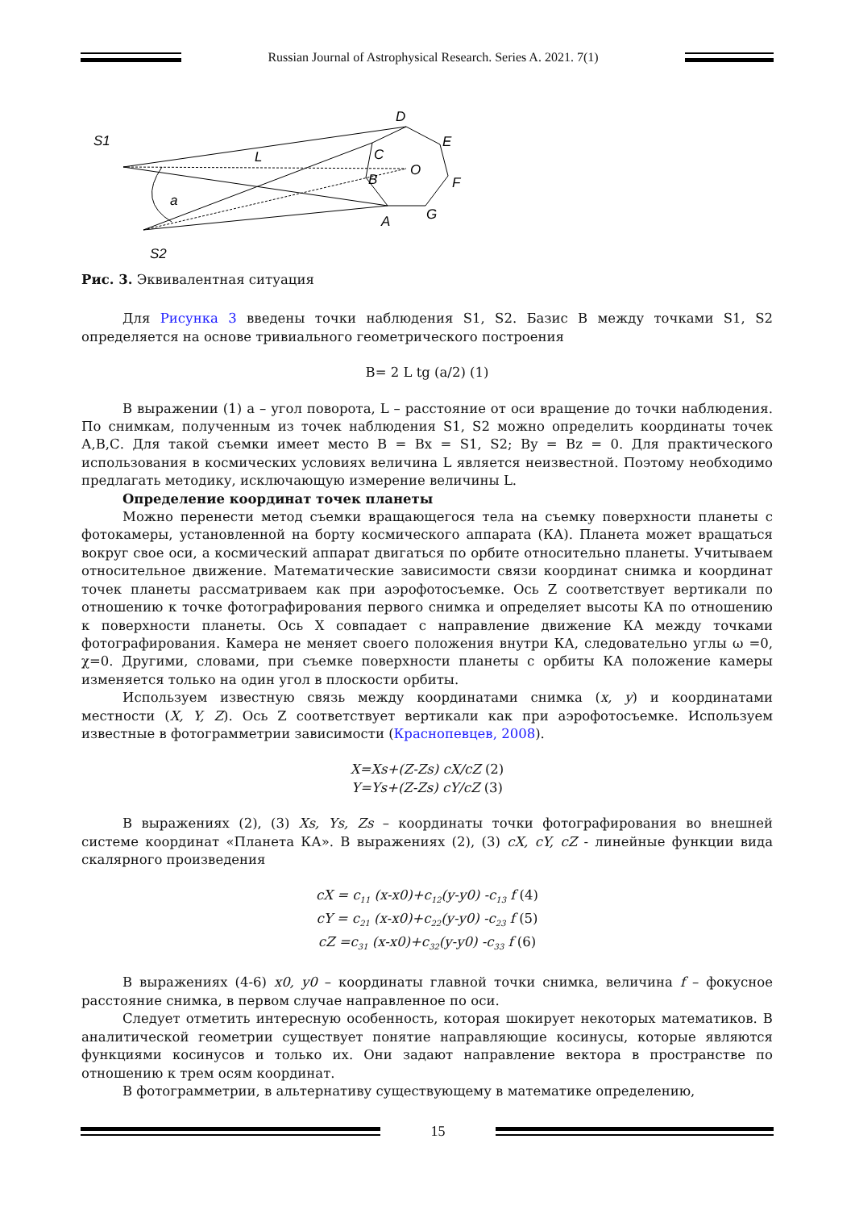Russian Journal of Astrophysical Research. Series A. 2021. 7(1)
S1
D
E
L
C
O
B
F
a
A
G
S2
Рис. 3. Эквивалентная ситуация
Для Рисунка 3 введены точки наблюдения S1, S2. Базис B между точками S1, S2 определяется на основе тривиального геометрического построения
B= 2 L tg (a/2) (1)
В выражении (1) а – угол поворота, L – расстояние от оси вращение до точки наблюдения. По снимкам, полученным из точек наблюдения S1, S2 можно определить координаты точек А,В,С. Для такой съемки имеет место B = Bx = S1, S2; By = Bz = 0. Для практического использования в космических условиях величина L является неизвестной. Поэтому необходимо предлагать методику, исключающую измерение величины L.
Определение координат точек планеты
Можно перенести метод съемки вращающегося тела на съемку поверхности планеты с фотокамеры, установленной на борту космического аппарата (КА). Планета может вращаться вокруг свое оси, а космический аппарат двигаться по орбите относительно планеты. Учитываем относительное движение. Математические зависимости связи координат снимка и координат точек планеты рассматриваем как при аэрофотосъемке. Ось Z соответствует вертикали по отношению к точке фотографирования первого снимка и определяет высоты КА по отношению к поверхности планеты. Ось X совпадает с направление движение КА между точками фотографирования. Камера не меняет своего положения внутри КА, следовательно углы ω =0, χ=0. Другими, словами, при съемке поверхности планеты с орбиты КА положение камеры изменяется только на один угол в плоскости орбиты.
Используем известную связь между координатами снимка (x, y) и координатами местности (X, Y, Z). Ось Z соответствует вертикали как при аэрофотосъемке. Используем известные в фотограмметрии зависимости (Краснопевцев, 2008).
X=Xs+(Z-Zs) cX/cZ (2)
Y=Ys+(Z-Zs) cY/cZ (3)
В выражениях (2), (3) Xs, Ys, Zs – координаты точки фотографирования во внешней системе координат «Планета КА». В выражениях (2), (3) cX, cY, cZ - линейные функции вида скалярного произведения
cX = c<sub>11</sub> (x-x0)+c<sub>12</sub>(y-y0) -c<sub>13</sub> f (4)
cY = c<sub>21</sub> (x-x0)+c<sub>22</sub>(y-y0) -c<sub>23</sub> f (5)
cZ =c<sub>31</sub> (x-x0)+c<sub>32</sub>(y-y0) -c<sub>33</sub> f (6)
В выражениях (4-6) x0, y0 – координаты главной точки снимка, величина f – фокусное расстояние снимка, в первом случае направленное по оси.
Следует отметить интересную особенность, которая шокирует некоторых математиков. В аналитической геометрии существует понятие направляющие косинусы, которые являются функциями косинусов и только их. Они задают направление вектора в пространстве по отношению к трем осям координат.
В фотограмметрии, в альтернативу существующему в математике определению,
15